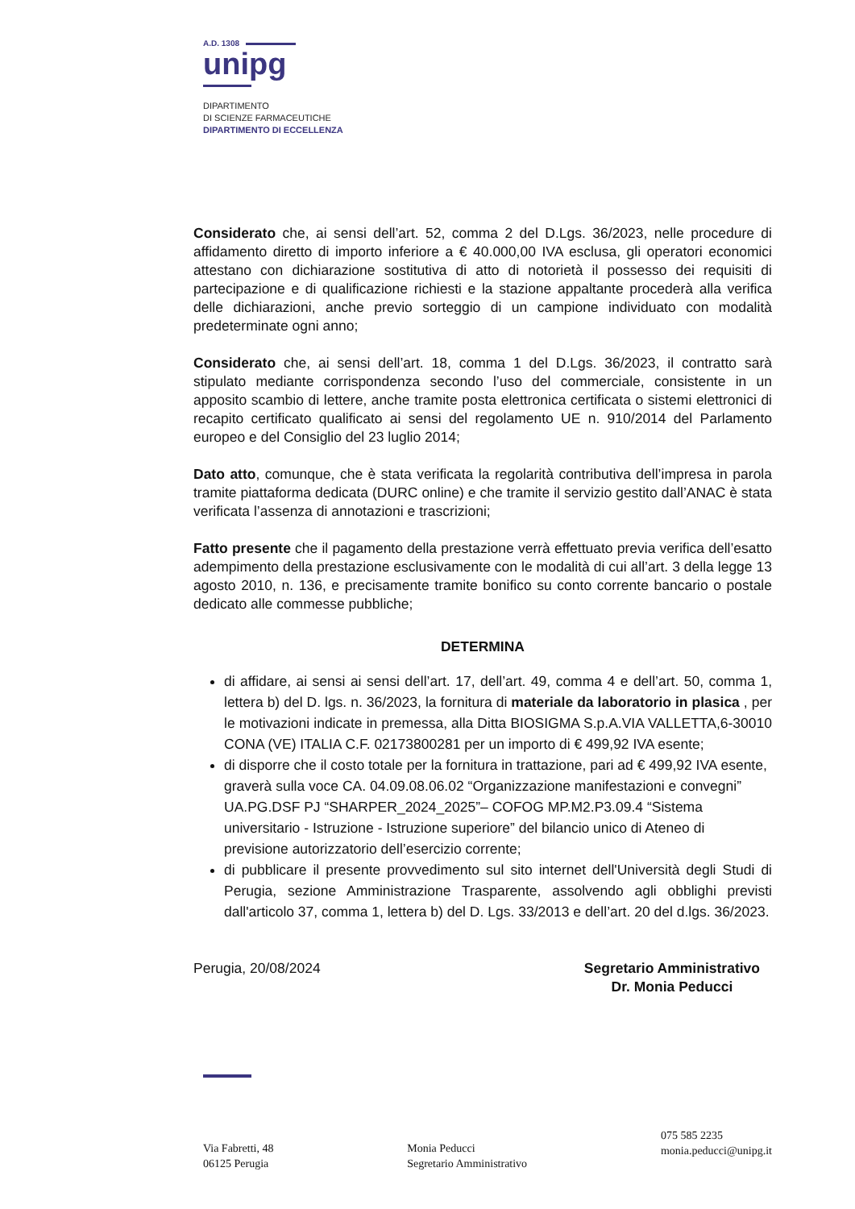A.D. 1308
unipg
DIPARTIMENTO
DI SCIENZE FARMACEUTICHE
DIPARTIMENTO DI ECCELLENZA
Considerato che, ai sensi dell’art. 52, comma 2 del D.Lgs. 36/2023, nelle procedure di affidamento diretto di importo inferiore a € 40.000,00 IVA esclusa, gli operatori economici attestano con dichiarazione sostitutiva di atto di notorietà il possesso dei requisiti di partecipazione e di qualificazione richiesti e la stazione appaltante procederà alla verifica delle dichiarazioni, anche previo sorteggio di un campione individuato con modalità predeterminate ogni anno;
Considerato che, ai sensi dell’art. 18, comma 1 del D.Lgs. 36/2023, il contratto sarà stipulato mediante corrispondenza secondo l’uso del commerciale, consistente in un apposito scambio di lettere, anche tramite posta elettronica certificata o sistemi elettronici di recapito certificato qualificato ai sensi del regolamento UE n. 910/2014 del Parlamento europeo e del Consiglio del 23 luglio 2014;
Dato atto, comunque, che è stata verificata la regolarità contributiva dell’impresa in parola tramite piattaforma dedicata (DURC online) e che tramite il servizio gestito dall’ANAC è stata verificata l’assenza di annotazioni e trascrizioni;
Fatto presente che il pagamento della prestazione verrà effettuato previa verifica dell’esatto adempimento della prestazione esclusivamente con le modalità di cui all’art. 3 della legge 13 agosto 2010, n. 136, e precisamente tramite bonifico su conto corrente bancario o postale dedicato alle commesse pubbliche;
DETERMINA
di affidare, ai sensi ai sensi dell’art. 17, dell’art. 49, comma 4 e dell’art. 50, comma 1, lettera b) del D. lgs. n. 36/2023, la fornitura di materiale da laboratorio in plasica , per le motivazioni indicate in premessa, alla Ditta BIOSIGMA S.p.A.VIA VALLETTA,6-30010 CONA (VE) ITALIA C.F. 02173800281 per un importo di € 499,92 IVA esente;
di disporre che il costo totale per la fornitura in trattazione, pari ad € 499,92 IVA esente, graverà sulla voce CA. 04.09.08.06.02 “Organizzazione manifestazioni e convegni” UA.PG.DSF PJ “SHARPER_2024_2025”– COFOG MP.M2.P3.09.4 “Sistema universitario - Istruzione - Istruzione superiore” del bilancio unico di Ateneo di previsione autorizzatorio dell’esercizio corrente;
di pubblicare il presente provvedimento sul sito internet dell'Università degli Studi di Perugia, sezione Amministrazione Trasparente, assolvendo agli obblighi previsti dall'articolo 37, comma 1, lettera b) del D. Lgs. 33/2013 e dell’art. 20 del d.lgs. 36/2023.
Perugia, 20/08/2024 Segretario Amministrativo
Dr. Monia Peducci
Via Fabretti, 48
06125 Perugia
Monia Peducci
Segretario Amministrativo
075 585 2235
monia.peducci@unipg.it